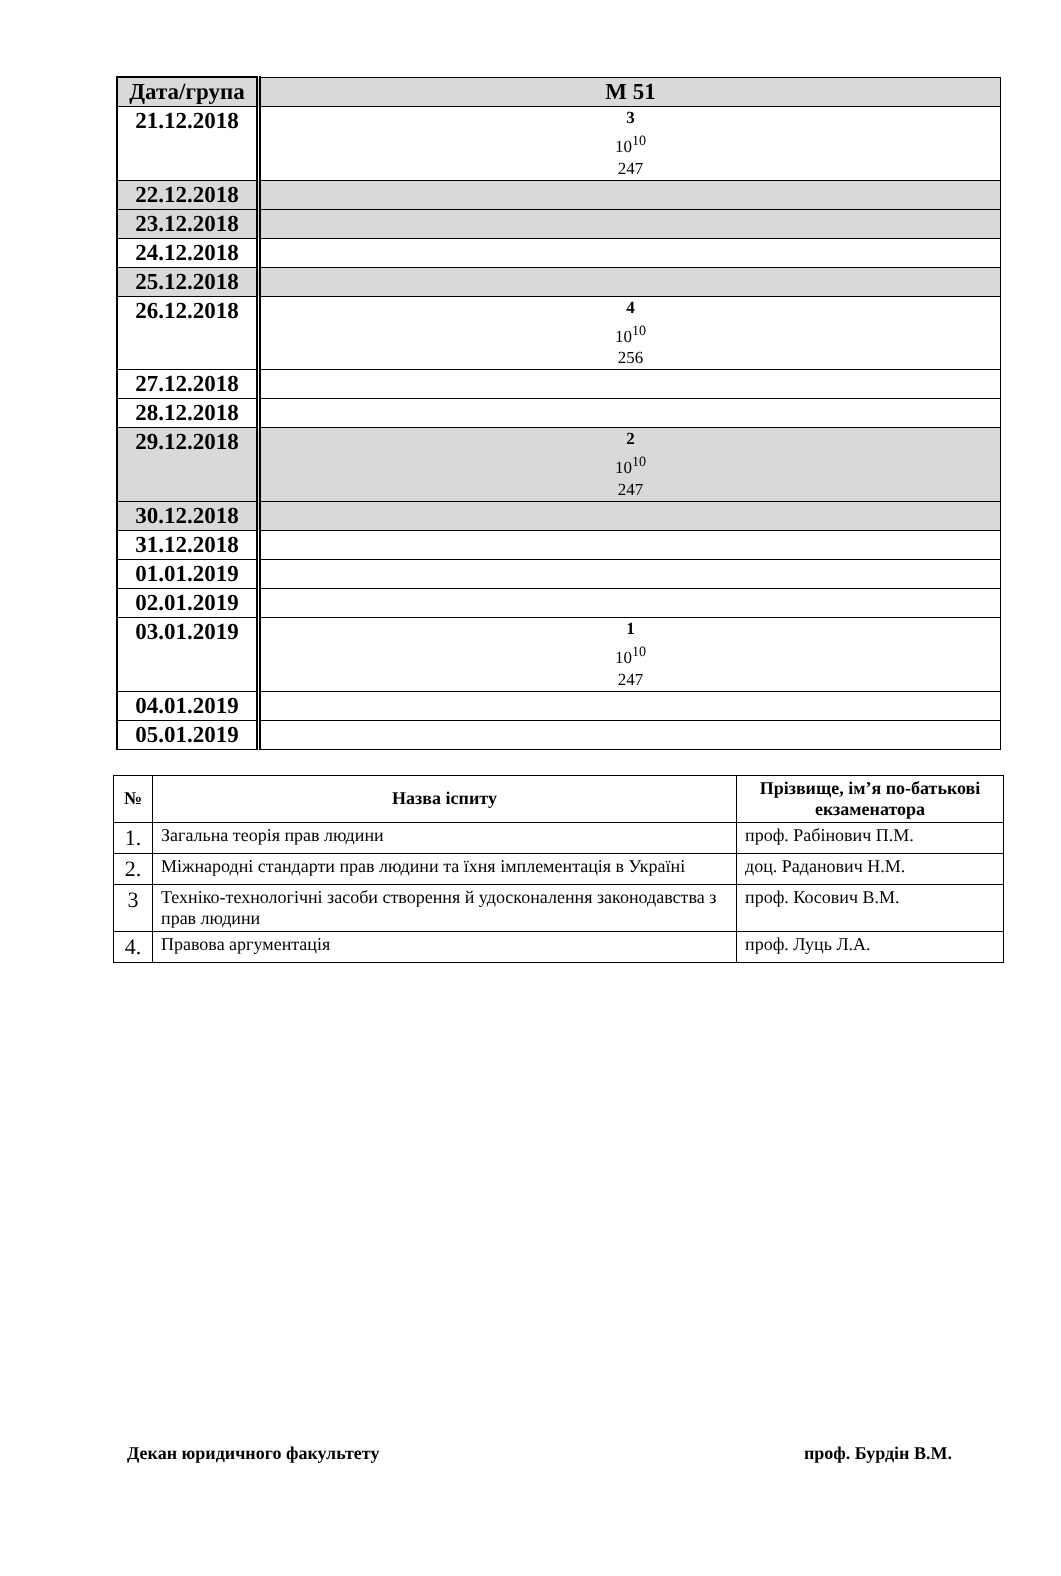| Дата/група | М 51 |
| --- | --- |
| 21.12.2018 | 3 10<sup>10</sup> 247 |
| 22.12.2018 | |
| 23.12.2018 | |
| 24.12.2018 | |
| 25.12.2018 | |
| 26.12.2018 | 4 10<sup>10</sup> 256 |
| 27.12.2018 | |
| 28.12.2018 | |
| 29.12.2018 | 2 10<sup>10</sup> 247 |
| 30.12.2018 | |
| 31.12.2018 | |
| 01.01.2019 | |
| 02.01.2019 | |
| 03.01.2019 | 1 10<sup>10</sup> 247 |
| 04.01.2019 | |
| 05.01.2019 | |
| № | Назва іспиту | Прізвище, ім’я по-батькові екзаменатора |
| --- | --- | --- |
| 1. | Загальна теорія прав людини | проф. Рабінович П.М. |
| 2. | Міжнародні стандарти прав людини та їхня імплементація в Україні | доц. Раданович Н.М. |
| 3 | Техніко-технологічні засоби створення й удосконалення законодавства з прав людини | проф. Косович В.М. |
| 4. | Правова аргументація | проф. Луць Л.А. |
Декан юридичного факультету проф. Бурдін В.М.